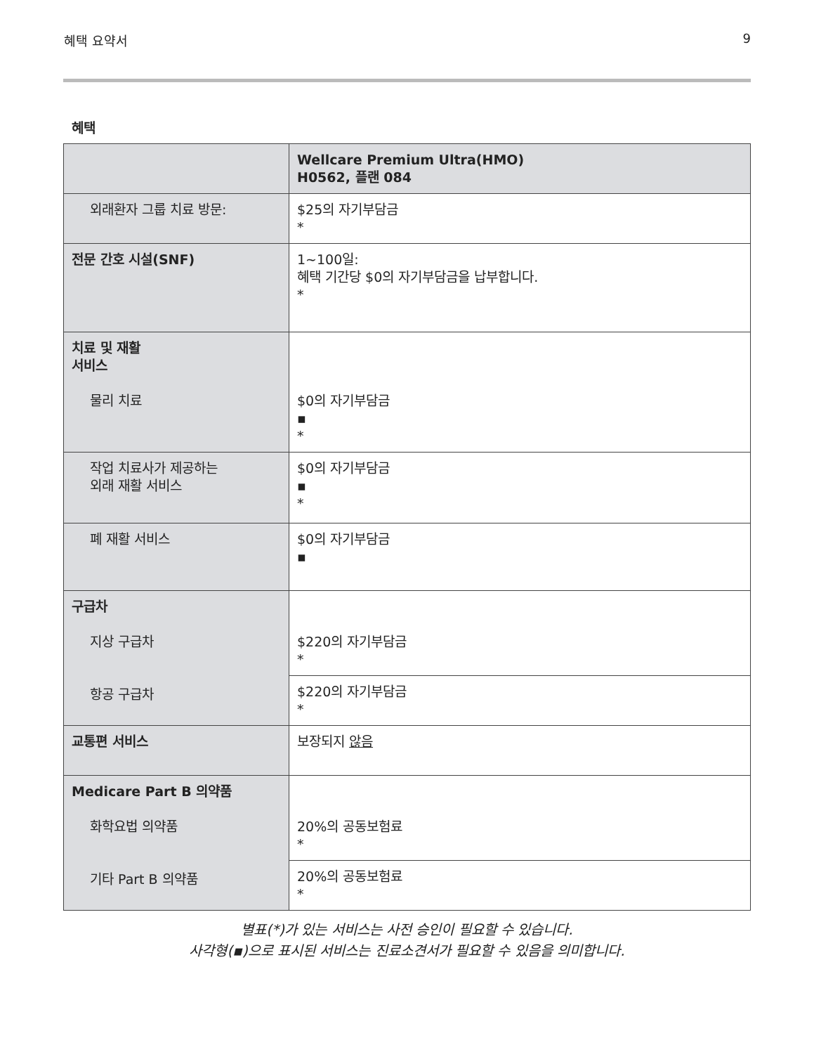혜택 요약서 9
혜택
| | Wellcare Premium Ultra(HMO) H0562, 플랜 084 |
| 외래환자 그룹 치료 방문: | $25의 자기부담금 * |
| 전문 간호 시설(SNF) | 1~100일: 혜택 기간당 $0의 자기부담금을 납부합니다. * |
| 치료 및 재활 서비스 물리 치료 | $0의 자기부담금 ▪ * |
| 작업 치료사가 제공하는 외래 재활 서비스 | $0의 자기부담금 ▪ * |
| 폐 재활 서비스 | $0의 자기부담금 ▪ |
| 구급차 지상 구급차 항공 구급차 | $220의 자기부담금 * |
| | $220의 자기부담금 * |
| 교통편 서비스 | 보장되지 않음 |
| Medicare Part B 의약품 화학요법 의약품 기타 Part B 의약품 | 20%의 공동보험료 * |
| | 20%의 공동보험료 * |
별표(*)가 있는 서비스는 사전 승인이 필요할 수 있습니다.
사각형(▪)으로 표시된 서비스는 진료소견서가 필요할 수 있음을 의미합니다.